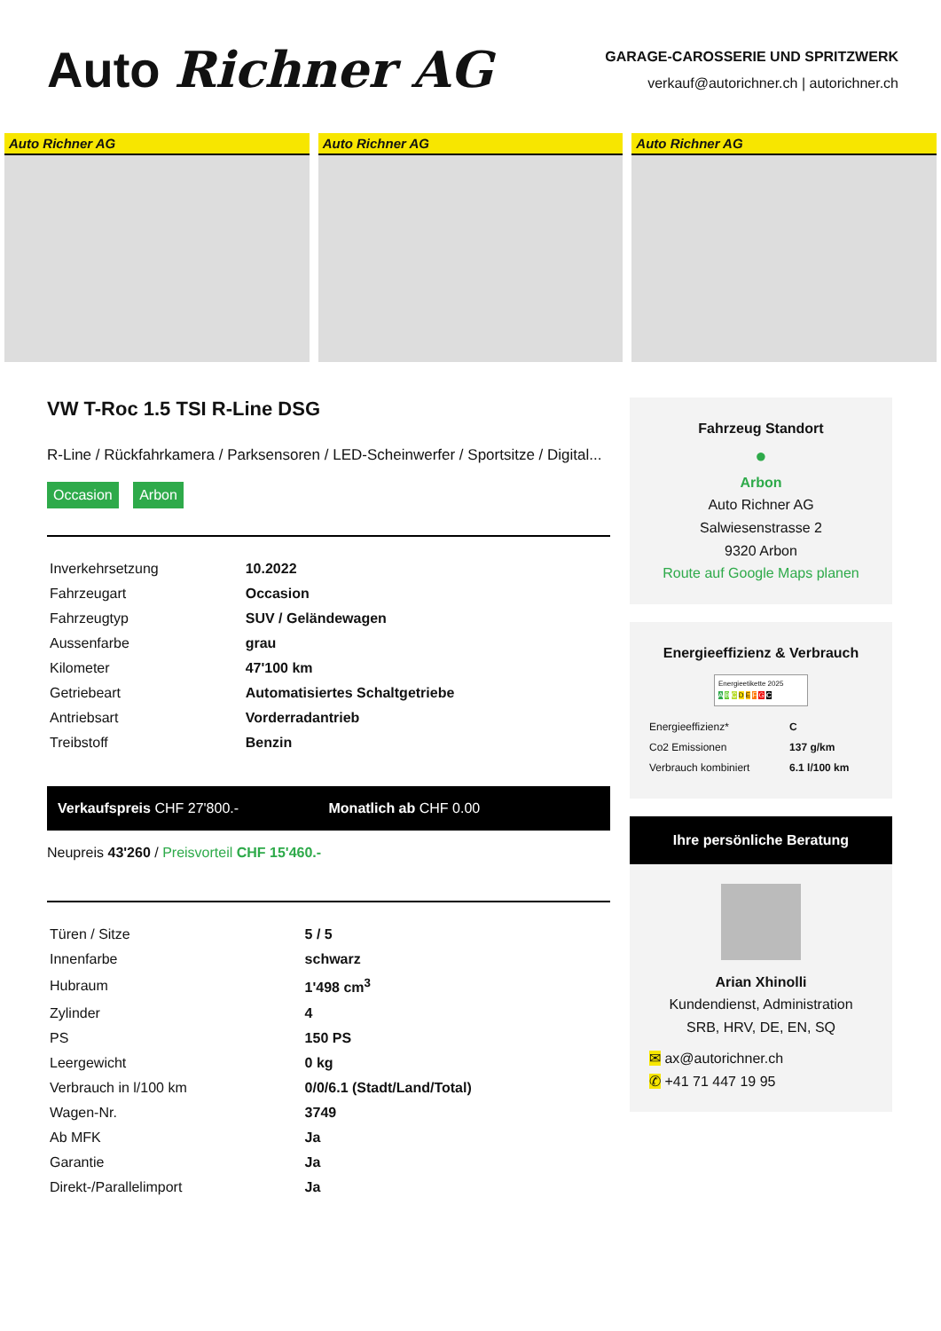Auto Richner AG
GARAGE-CAROSSERIE UND SPRITZWERK
verkauf@autorichner.ch | autorichner.ch
Auto Richner AG Auto Richner AG Auto Richner AG
VW T-Roc 1.5 TSI R-Line DSG
R-Line / Rückfahrkamera / Parksensoren / LED-Scheinwerfer / Sportsitze / Digital...
Occasion Arbon
| Inverkehrsetzung | 10.2022 |
| Fahrzeugart | Occasion |
| Fahrzeugtyp | SUV / Geländewagen |
| Aussenfarbe | grau |
| Kilometer | 47'100 km |
| Getriebeart | Automatisiertes Schaltgetriebe |
| Antriebsart | Vorderradantrieb |
| Treibstoff | Benzin |
Verkaufspreis CHF 27'800.- Monatlich ab CHF 0.00
Neupreis 43'260 / Preisvorteil CHF 15'460.-
| Türen / Sitze | 5 / 5 |
| Innenfarbe | schwarz |
| Hubraum | 1'498 cm<sup>3</sup> |
| Zylinder | 4 |
| PS | 150 PS |
| Leergewicht | 0 kg |
| Verbrauch in l/100 km | 0/0/6.1 (Stadt/Land/Total) |
| Wagen-Nr. | 3749 |
| Ab MFK | Ja |
| Garantie | Ja |
| Direkt-/Parallelimport | Ja |
Fahrzeug Standort
●
Arbon
Auto Richner AG
Salwiesenstrasse 2
9320 Arbon
Route auf Google Maps planen
Energieeffizienz & Verbrauch
Energieetikette 2025
A B C D E F G C
| Energieeffizienz* | C |
| Co2 Emissionen | 137 g/km |
| Verbrauch kombiniert | 6.1 l/100 km |
Ihre persönliche Beratung
Arian Xhinolli
Kundendienst, Administration
SRB, HRV, DE, EN, SQ
✉ ax@autorichner.ch
✆ +41 71 447 19 95